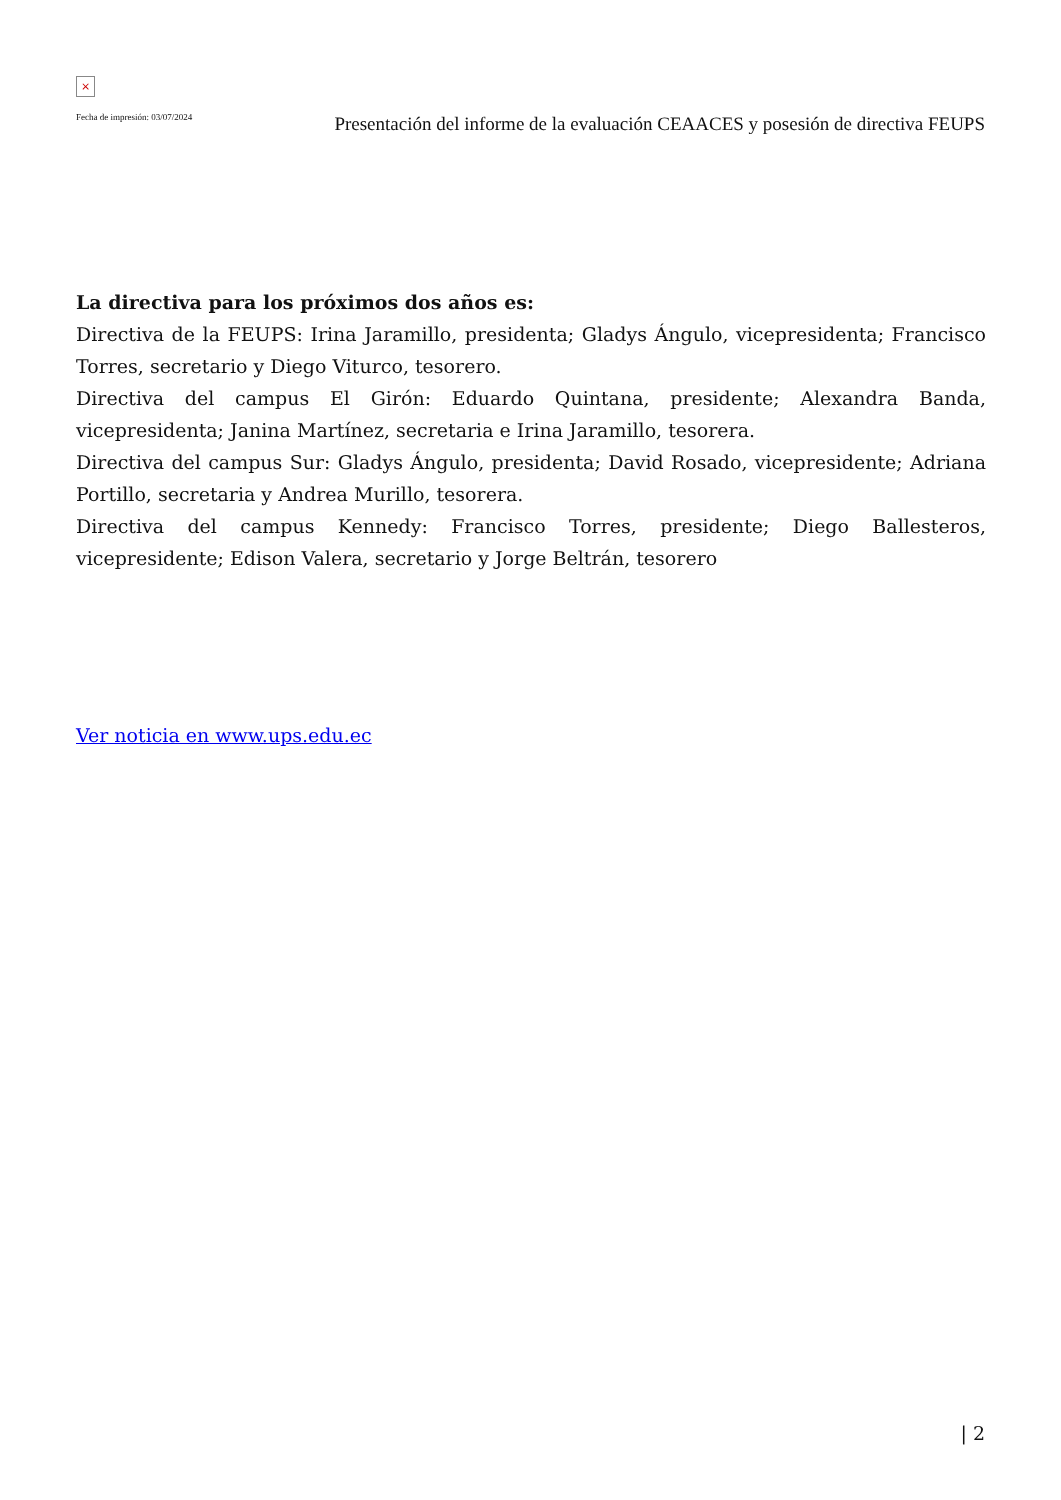×
Fecha de impresión: 03/07/2024
Presentación del informe de la evaluación CEAACES y posesión de directiva FEUPS
La directiva para los próximos dos años es:
Directiva de la FEUPS: Irina Jaramillo, presidenta; Gladys Ángulo, vicepresidenta; Francisco Torres, secretario y Diego Viturco, tesorero.
Directiva del campus El Girón: Eduardo Quintana, presidente; Alexandra Banda, vicepresidenta; Janina Martínez, secretaria e Irina Jaramillo, tesorera.
Directiva del campus Sur: Gladys Ángulo, presidenta; David Rosado, vicepresidente; Adriana Portillo, secretaria y Andrea Murillo, tesorera.
Directiva del campus Kennedy: Francisco Torres, presidente; Diego Ballesteros, vicepresidente; Edison Valera, secretario y Jorge Beltrán, tesorero
Ver noticia en www.ups.edu.ec
| 2